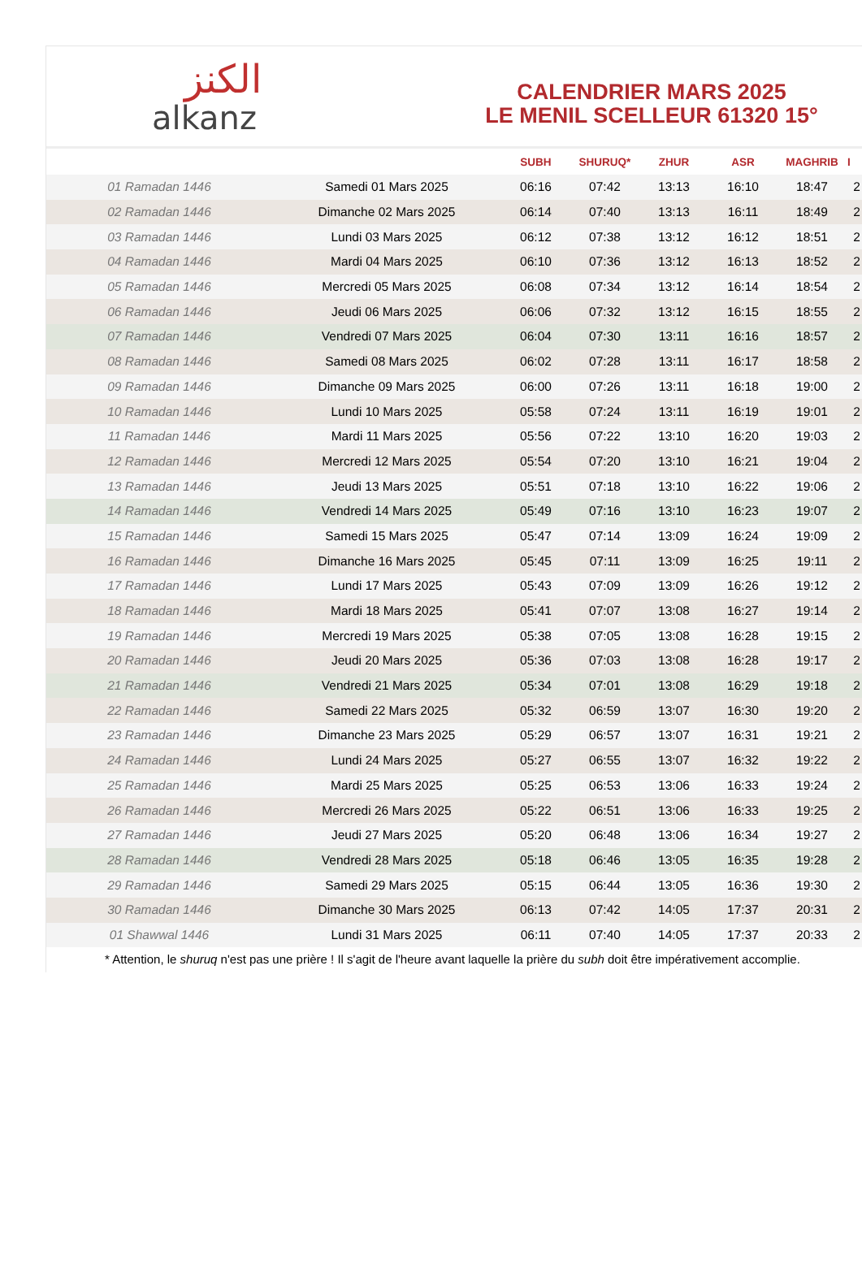الكنز
alkanz
CALENDRIER MARS 2025
LE MENIL SCELLEUR 61320 15°
| | | SUBH | SHURUQ* | ZHUR | ASR | MAGHRIB | I |
| --- | --- | --- | --- | --- | --- | --- | --- |
| 01 Ramadan 1446 | Samedi 01 Mars 2025 | 06:16 | 07:42 | 13:13 | 16:10 | 18:47 | 2 |
| 02 Ramadan 1446 | Dimanche 02 Mars 2025 | 06:14 | 07:40 | 13:13 | 16:11 | 18:49 | 2 |
| 03 Ramadan 1446 | Lundi 03 Mars 2025 | 06:12 | 07:38 | 13:12 | 16:12 | 18:51 | 2 |
| 04 Ramadan 1446 | Mardi 04 Mars 2025 | 06:10 | 07:36 | 13:12 | 16:13 | 18:52 | 2 |
| 05 Ramadan 1446 | Mercredi 05 Mars 2025 | 06:08 | 07:34 | 13:12 | 16:14 | 18:54 | 2 |
| 06 Ramadan 1446 | Jeudi 06 Mars 2025 | 06:06 | 07:32 | 13:12 | 16:15 | 18:55 | 2 |
| 07 Ramadan 1446 | Vendredi 07 Mars 2025 | 06:04 | 07:30 | 13:11 | 16:16 | 18:57 | 2 |
| 08 Ramadan 1446 | Samedi 08 Mars 2025 | 06:02 | 07:28 | 13:11 | 16:17 | 18:58 | 2 |
| 09 Ramadan 1446 | Dimanche 09 Mars 2025 | 06:00 | 07:26 | 13:11 | 16:18 | 19:00 | 2 |
| 10 Ramadan 1446 | Lundi 10 Mars 2025 | 05:58 | 07:24 | 13:11 | 16:19 | 19:01 | 2 |
| 11 Ramadan 1446 | Mardi 11 Mars 2025 | 05:56 | 07:22 | 13:10 | 16:20 | 19:03 | 2 |
| 12 Ramadan 1446 | Mercredi 12 Mars 2025 | 05:54 | 07:20 | 13:10 | 16:21 | 19:04 | 2 |
| 13 Ramadan 1446 | Jeudi 13 Mars 2025 | 05:51 | 07:18 | 13:10 | 16:22 | 19:06 | 2 |
| 14 Ramadan 1446 | Vendredi 14 Mars 2025 | 05:49 | 07:16 | 13:10 | 16:23 | 19:07 | 2 |
| 15 Ramadan 1446 | Samedi 15 Mars 2025 | 05:47 | 07:14 | 13:09 | 16:24 | 19:09 | 2 |
| 16 Ramadan 1446 | Dimanche 16 Mars 2025 | 05:45 | 07:11 | 13:09 | 16:25 | 19:11 | 2 |
| 17 Ramadan 1446 | Lundi 17 Mars 2025 | 05:43 | 07:09 | 13:09 | 16:26 | 19:12 | 2 |
| 18 Ramadan 1446 | Mardi 18 Mars 2025 | 05:41 | 07:07 | 13:08 | 16:27 | 19:14 | 2 |
| 19 Ramadan 1446 | Mercredi 19 Mars 2025 | 05:38 | 07:05 | 13:08 | 16:28 | 19:15 | 2 |
| 20 Ramadan 1446 | Jeudi 20 Mars 2025 | 05:36 | 07:03 | 13:08 | 16:28 | 19:17 | 2 |
| 21 Ramadan 1446 | Vendredi 21 Mars 2025 | 05:34 | 07:01 | 13:08 | 16:29 | 19:18 | 2 |
| 22 Ramadan 1446 | Samedi 22 Mars 2025 | 05:32 | 06:59 | 13:07 | 16:30 | 19:20 | 2 |
| 23 Ramadan 1446 | Dimanche 23 Mars 2025 | 05:29 | 06:57 | 13:07 | 16:31 | 19:21 | 2 |
| 24 Ramadan 1446 | Lundi 24 Mars 2025 | 05:27 | 06:55 | 13:07 | 16:32 | 19:22 | 2 |
| 25 Ramadan 1446 | Mardi 25 Mars 2025 | 05:25 | 06:53 | 13:06 | 16:33 | 19:24 | 2 |
| 26 Ramadan 1446 | Mercredi 26 Mars 2025 | 05:22 | 06:51 | 13:06 | 16:33 | 19:25 | 2 |
| 27 Ramadan 1446 | Jeudi 27 Mars 2025 | 05:20 | 06:48 | 13:06 | 16:34 | 19:27 | 2 |
| 28 Ramadan 1446 | Vendredi 28 Mars 2025 | 05:18 | 06:46 | 13:05 | 16:35 | 19:28 | 2 |
| 29 Ramadan 1446 | Samedi 29 Mars 2025 | 05:15 | 06:44 | 13:05 | 16:36 | 19:30 | 2 |
| 30 Ramadan 1446 | Dimanche 30 Mars 2025 | 06:13 | 07:42 | 14:05 | 17:37 | 20:31 | 2 |
| 01 Shawwal 1446 | Lundi 31 Mars 2025 | 06:11 | 07:40 | 14:05 | 17:37 | 20:33 | 2 |
* Attention, le shuruq n'est pas une prière ! Il s'agit de l'heure avant laquelle la prière du subh doit être impérativement accomplie.